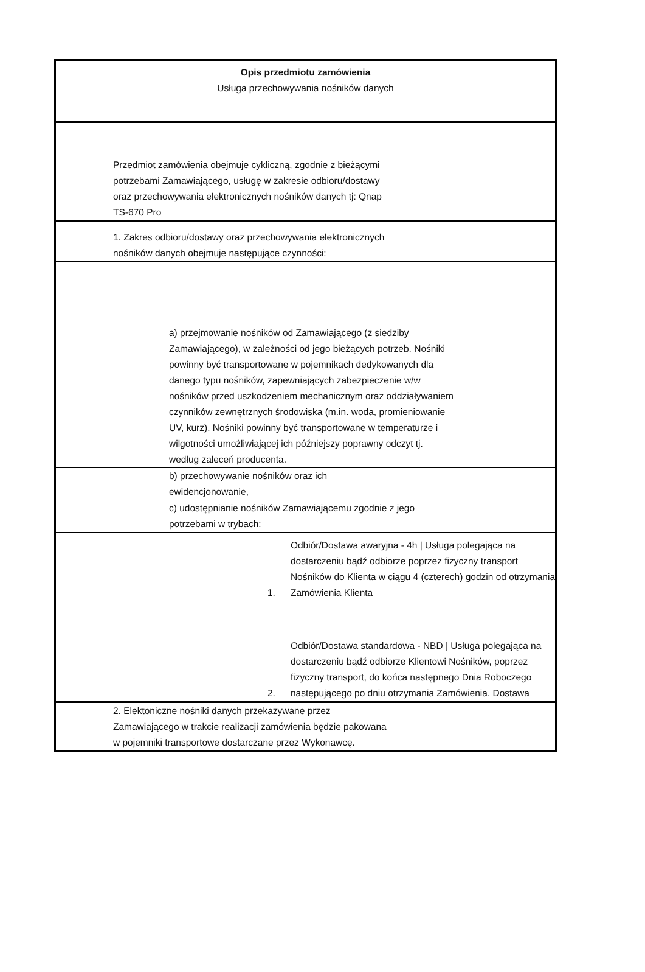Opis przedmiotu zamówienia
Usługa przechowywania nośników danych
Przedmiot zamówienia obejmuje cykliczną, zgodnie z bieżącymi potrzebami Zamawiającego, usługę w zakresie odbioru/dostawy oraz przechowywania elektronicznych nośników danych tj: Qnap TS-670 Pro
1. Zakres odbioru/dostawy oraz przechowywania elektronicznych nośników danych obejmuje następujące czynności:
a) przejmowanie nośników od Zamawiającego (z siedziby Zamawiającego), w zależności od jego bieżących potrzeb. Nośniki powinny być transportowane w pojemnikach dedykowanych dla danego typu nośników, zapewniających zabezpieczenie w/w nośników przed uszkodzeniem mechanicznym oraz oddziaływaniem czynników zewnętrznych środowiska (m.in. woda, promieniowanie UV, kurz). Nośniki powinny być transportowane w temperaturze i wilgotności umożliwiającej ich późniejszy poprawny odczyt tj. według zaleceń producenta.
b) przechowywanie nośników oraz ich ewidencjonowanie,
c) udostępnianie nośników Zamawiającemu zgodnie z jego potrzebami w trybach:
1.
Odbiór/Dostawa awaryjna - 4h | Usługa polegająca na dostarczeniu bądź odbiorze poprzez fizyczny transport Nośników do Klienta w ciągu 4 (czterech) godzin od otrzymania Zamówienia Klienta
2.
Odbiór/Dostawa standardowa - NBD | Usługa polegająca na dostarczeniu bądź odbiorze Klientowi Nośników, poprzez fizyczny transport, do końca następnego Dnia Roboczego następującego po dniu otrzymania Zamówienia. Dostawa
2. Elektoniczne nośniki danych przekazywane przez Zamawiającego w trakcie realizacji zamówienia będzie pakowana w pojemniki transportowe dostarczane przez Wykonawcę.